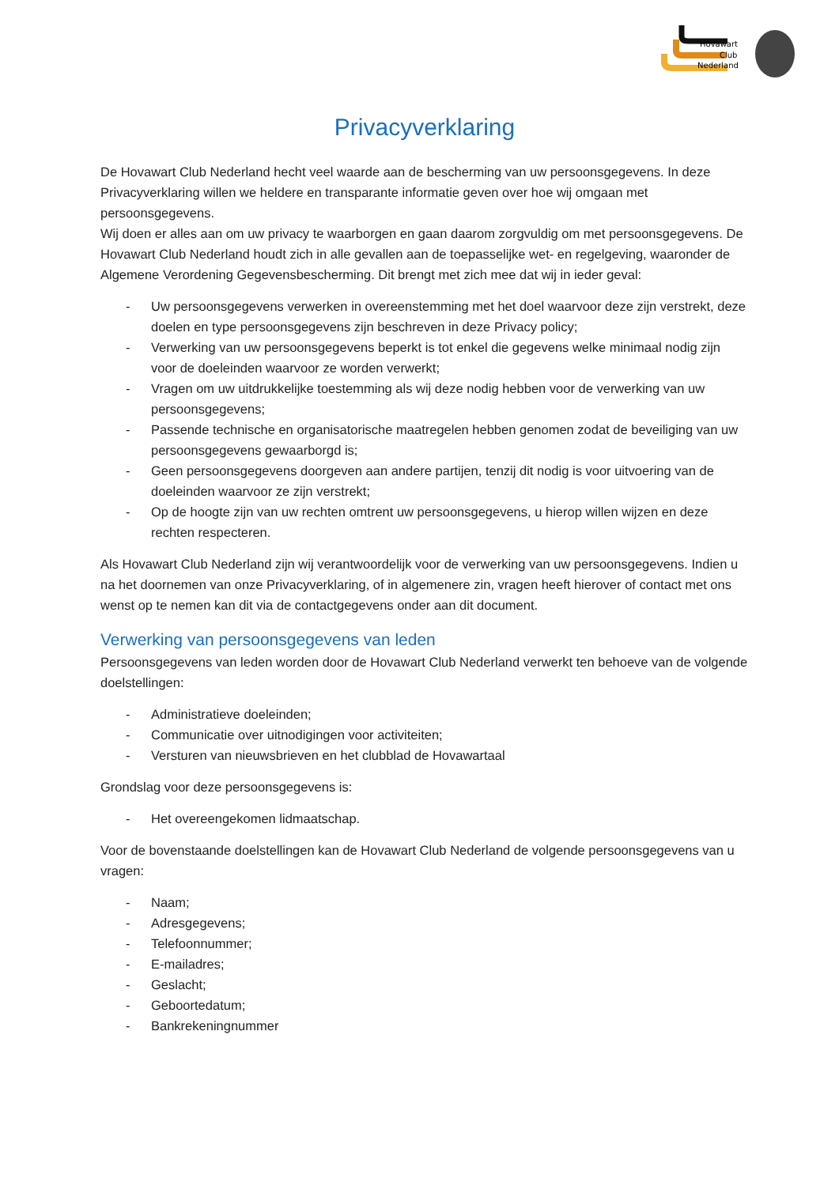Hovawart
Club
Nederland
Privacyverklaring
De Hovawart Club Nederland hecht veel waarde aan de bescherming van uw persoonsgegevens. In deze Privacyverklaring willen we heldere en transparante informatie geven over hoe wij omgaan met persoonsgegevens.
Wij doen er alles aan om uw privacy te waarborgen en gaan daarom zorgvuldig om met persoonsgegevens. De Hovawart Club Nederland houdt zich in alle gevallen aan de toepasselijke wet- en regelgeving, waaronder de Algemene Verordening Gegevensbescherming. Dit brengt met zich mee dat wij in ieder geval:
- Uw persoonsgegevens verwerken in overeenstemming met het doel waarvoor deze zijn verstrekt, deze doelen en type persoonsgegevens zijn beschreven in deze Privacy policy;
- Verwerking van uw persoonsgegevens beperkt is tot enkel die gegevens welke minimaal nodig zijn voor de doeleinden waarvoor ze worden verwerkt;
- Vragen om uw uitdrukkelijke toestemming als wij deze nodig hebben voor de verwerking van uw persoonsgegevens;
- Passende technische en organisatorische maatregelen hebben genomen zodat de beveiliging van uw persoonsgegevens gewaarborgd is;
- Geen persoonsgegevens doorgeven aan andere partijen, tenzij dit nodig is voor uitvoering van de doeleinden waarvoor ze zijn verstrekt;
- Op de hoogte zijn van uw rechten omtrent uw persoonsgegevens, u hierop willen wijzen en deze rechten respecteren.
Als Hovawart Club Nederland zijn wij verantwoordelijk voor de verwerking van uw persoonsgegevens. Indien u na het doornemen van onze Privacyverklaring, of in algemenere zin, vragen heeft hierover of contact met ons wenst op te nemen kan dit via de contactgegevens onder aan dit document.
Verwerking van persoonsgegevens van leden
Persoonsgegevens van leden worden door de Hovawart Club Nederland verwerkt ten behoeve van de volgende doelstellingen:
- Administratieve doeleinden;
- Communicatie over uitnodigingen voor activiteiten;
- Versturen van nieuwsbrieven en het clubblad de Hovawartaal
Grondslag voor deze persoonsgegevens is:
- Het overeengekomen lidmaatschap.
Voor de bovenstaande doelstellingen kan de Hovawart Club Nederland de volgende persoonsgegevens van u vragen:
- Naam;
- Adresgegevens;
- Telefoonnummer;
- E-mailadres;
- Geslacht;
- Geboortedatum;
- Bankrekeningnummer